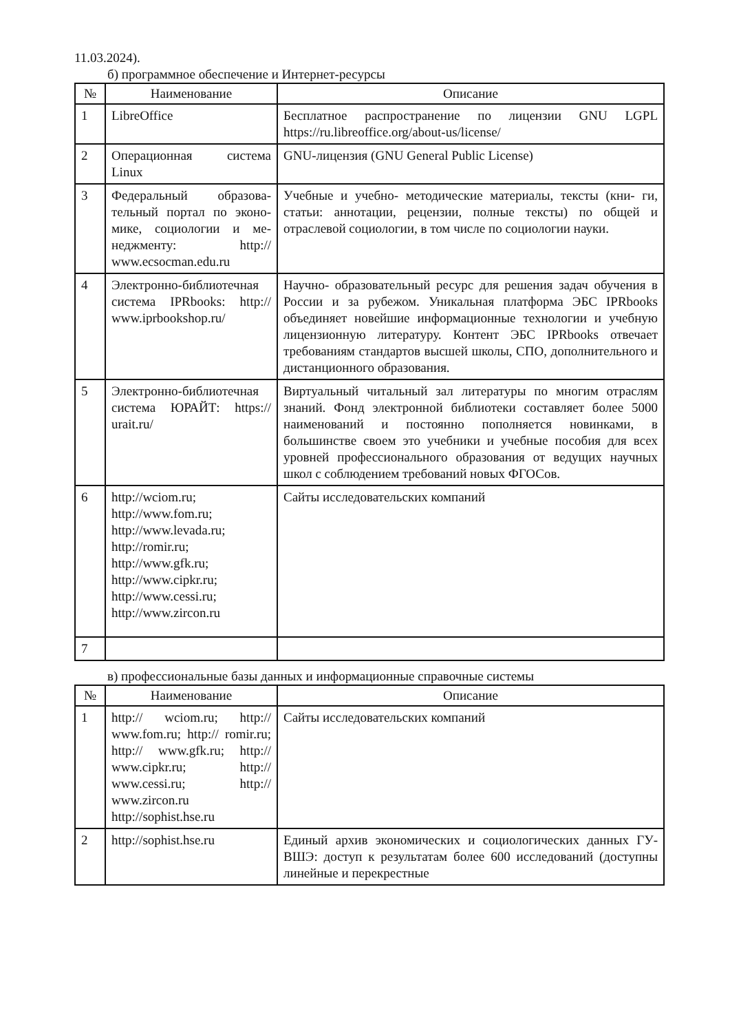11.03.2024).
б) программное обеспечение и Интернет-ресурсы
| № | Наименование | Описание |
| --- | --- | --- |
| 1 | LibreOffice | Бесплатное распространение по лицензии GNU LGPL https://ru.libreoffice.org/about-us/license/ |
| 2 | Операционная система Linux | GNU-лицензия (GNU General Public License) |
| 3 | Федеральный образова- тельный портал по эконо- мике, социологии и ме- неджменту: http:// www.ecsocman.edu.ru | Учебные и учебно- методические материалы, тексты (кни- ги, статьи: аннотации, рецензии, полные тексты) по общей и отраслевой социологии, в том числе по социологии науки. |
| 4 | Электронно-библиотечная система IPRbooks: http:// www.iprbookshop.ru/ | Научно- образовательный ресурс для решения задач обучения в России и за рубежом. Уникальная платформа ЭБС IPRbooks объединяет новейшие информационные технологии и учебную лицензионную литературу. Контент ЭБС IPRbooks отвечает требованиям стандартов высшей школы, СПО, дополнительного и дистанционного образования. |
| 5 | Электронно-библиотечная система ЮРАЙТ: https:// urait.ru/ | Виртуальный читальный зал литературы по многим отраслям знаний. Фонд электронной библиотеки составляет более 5000 наименований и постоянно пополняется новинками, в большинстве своем это учебники и учебные пособия для всех уровней профессионального образования от ведущих научных школ с соблюдением требований новых ФГОСов. |
| 6 | http://wciom.ru; http://www.fom.ru; http://www.levada.ru; http://romir.ru; http://www.gfk.ru; http://www.cipkr.ru; http://www.cessi.ru; http://www.zircon.ru | Сайты исследовательских компаний |
| 7 | | |
в) профессиональные базы данных и информационные справочные системы
| № | Наименование | Описание |
| --- | --- | --- |
| 1 | http:// wciom.ru; http:// www.fom.ru; http:// romir.ru; http:// www.gfk.ru; http:// www.cipkr.ru; http:// www.cessi.ru; http:// www.zircon.ru http://sophist.hse.ru | Сайты исследовательских компаний |
| 2 | http://sophist.hse.ru | Единый архив экономических и социологических данных ГУ- ВШЭ: доступ к результатам более 600 исследований (доступны линейные и перекрестные |